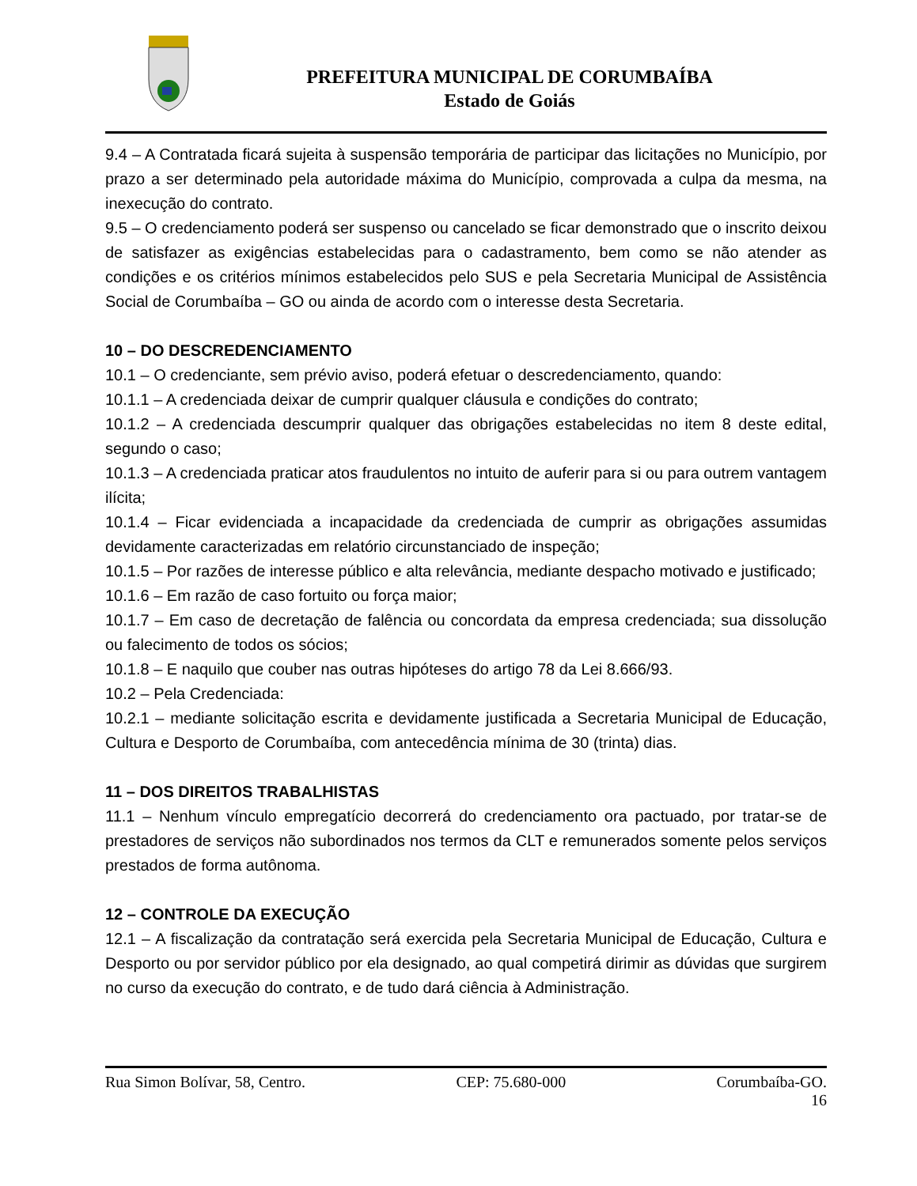PREFEITURA MUNICIPAL DE CORUMBAÍBA
Estado de Goiás
9.4 – A Contratada ficará sujeita à suspensão temporária de participar das licitações no Município, por prazo a ser determinado pela autoridade máxima do Município, comprovada a culpa da mesma, na inexecução do contrato.
9.5 – O credenciamento poderá ser suspenso ou cancelado se ficar demonstrado que o inscrito deixou de satisfazer as exigências estabelecidas para o cadastramento, bem como se não atender as condições e os critérios mínimos estabelecidos pelo SUS e pela Secretaria Municipal de Assistência Social de Corumbaíba – GO ou ainda de acordo com o interesse desta Secretaria.
10 – DO DESCREDENCIAMENTO
10.1 – O credenciante, sem prévio aviso, poderá efetuar o descredenciamento, quando:
10.1.1 – A credenciada deixar de cumprir qualquer cláusula e condições do contrato;
10.1.2 – A credenciada descumprir qualquer das obrigações estabelecidas no item 8 deste edital, segundo o caso;
10.1.3 – A credenciada praticar atos fraudulentos no intuito de auferir para si ou para outrem vantagem ilícita;
10.1.4 – Ficar evidenciada a incapacidade da credenciada de cumprir as obrigações assumidas devidamente caracterizadas em relatório circunstanciado de inspeção;
10.1.5 – Por razões de interesse público e alta relevância, mediante despacho motivado e justificado;
10.1.6 – Em razão de caso fortuito ou força maior;
10.1.7 – Em caso de decretação de falência ou concordata da empresa credenciada; sua dissolução ou falecimento de todos os sócios;
10.1.8 – E naquilo que couber nas outras hipóteses do artigo 78 da Lei 8.666/93.
10.2 – Pela Credenciada:
10.2.1 – mediante solicitação escrita e devidamente justificada a Secretaria Municipal de Educação, Cultura e Desporto de Corumbaíba, com antecedência mínima de 30 (trinta) dias.
11 – DOS DIREITOS TRABALHISTAS
11.1 – Nenhum vínculo empregatício decorrerá do credenciamento ora pactuado, por tratar-se de prestadores de serviços não subordinados nos termos da CLT e remunerados somente pelos serviços prestados de forma autônoma.
12 – CONTROLE DA EXECUÇÃO
12.1 – A fiscalização da contratação será exercida pela Secretaria Municipal de Educação, Cultura e Desporto ou por servidor público por ela designado, ao qual competirá dirimir as dúvidas que surgirem no curso da execução do contrato, e de tudo dará ciência à Administração.
Rua Simon Bolívar, 58, Centro. CEP: 75.680-000 Corumbaíba-GO.
16